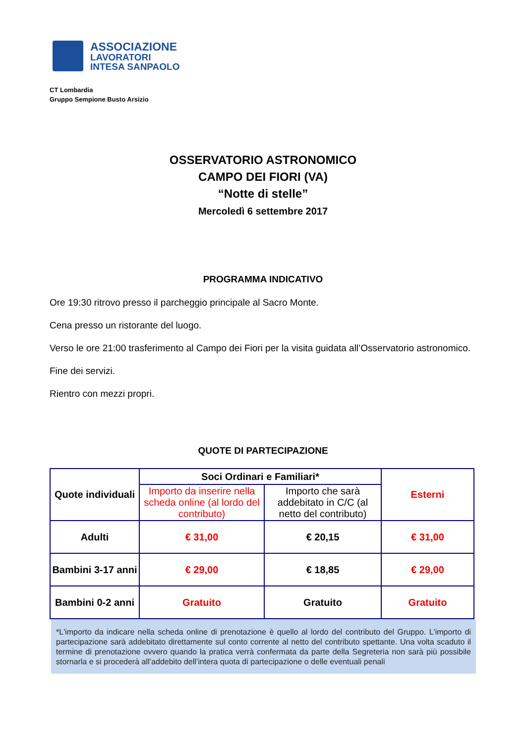ASSOCIAZIONE
LAVORATORI
INTESA SANPAOLO
CT Lombardia
Gruppo Sempione Busto Arsizio
OSSERVATORIO ASTRONOMICO
CAMPO DEI FIORI (VA)
“Notte di stelle”
Mercoledì 6 settembre 2017
PROGRAMMA INDICATIVO
Ore 19:30 ritrovo presso il parcheggio principale al Sacro Monte.
Cena presso un ristorante del luogo.
Verso le ore 21:00 trasferimento al Campo dei Fiori per la visita guidata all’Osservatorio astronomico.
Fine dei servizi.
Rientro con mezzi propri.
QUOTE DI PARTECIPAZIONE
| Quote individuali | Soci Ordinari e Familiari* | | Esterni |
| | Importo da inserire nella scheda online (al lordo del contributo) | Importo che sarà addebitato in C/C (al netto del contributo) | |
| Adulti | € 31,00 | € 20,15 | € 31,00 |
| Bambini 3-17 anni | € 29,00 | € 18,85 | € 29,00 |
| Bambini 0-2 anni | Gratuito | Gratuito | Gratuito |
*L'importo da indicare nella scheda online di prenotazione è quello al lordo del contributo del Gruppo. L'importo di partecipazione sarà addebitato direttamente sul conto corrente al netto del contributo spettante. Una volta scaduto il termine di prenotazione ovvero quando la pratica verrà confermata da parte della Segreteria non sarà più possibile stornarla e si procederà all’addebito dell’intera quota di partecipazione o delle eventuali penali